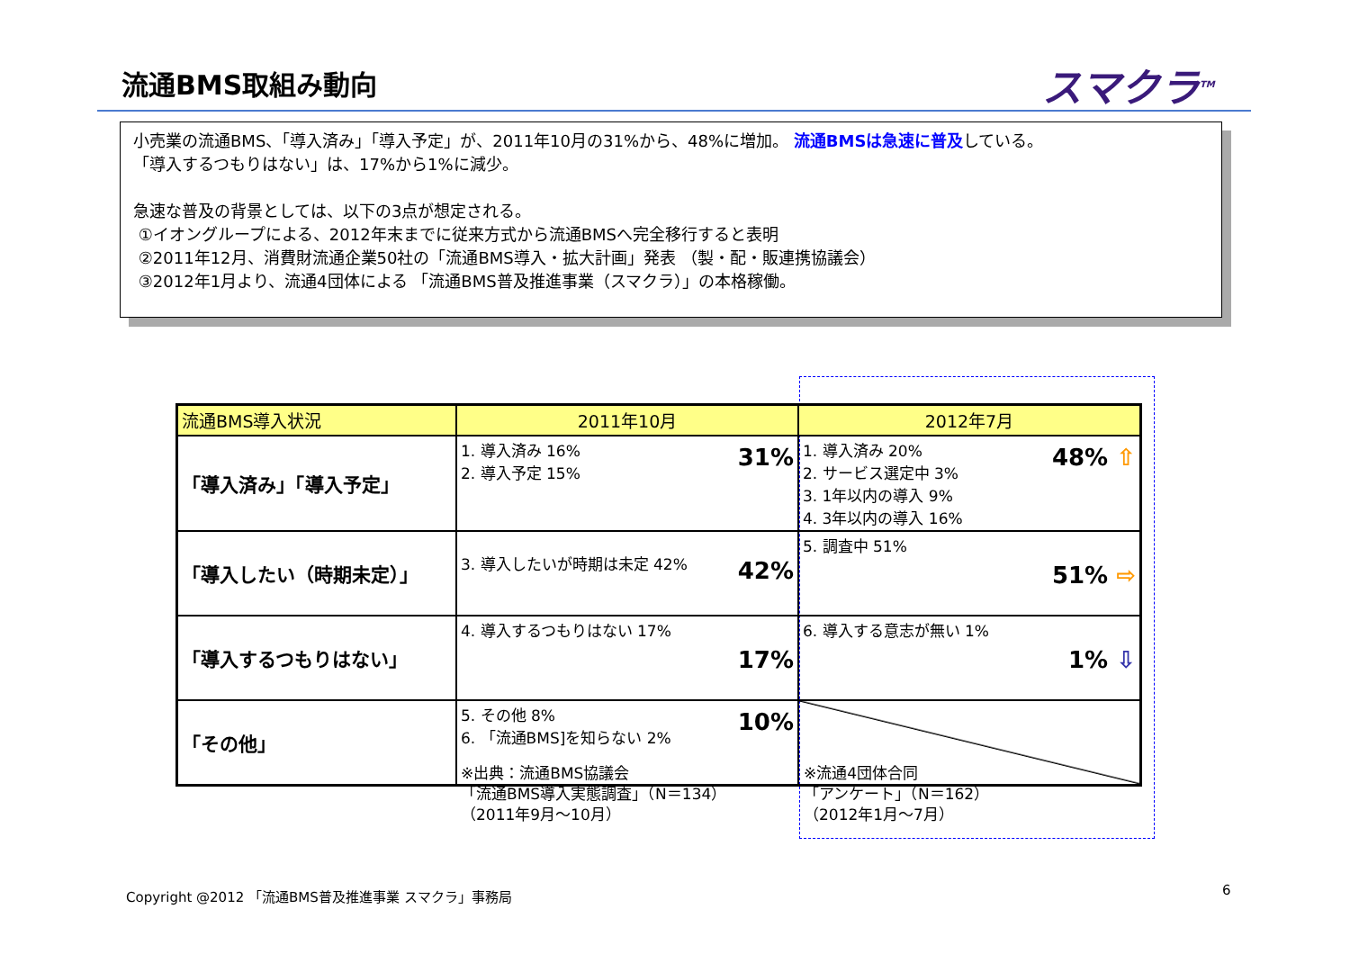流通BMS取組み動向 スマクラ<sup>TM</sup>
小売業の流通BMS、「導入済み」「導入予定」が、2011年10月の31%から、48%に増加。 流通BMSは急速に普及している。
「導入するつもりはない」は、17%から1%に減少。
急速な普及の背景としては、以下の3点が想定される。
①イオングループによる、2012年末までに従来方式から流通BMSへ完全移行すると表明
②2011年12月、消費財流通企業50社の「流通BMS導入・拡大計画」発表 （製・配・販連携協議会）
③2012年1月より、流通4団体による 「流通BMS普及推進事業（スマクラ）」の本格稼働。
| 流通BMS導入状況 | 2011年10月 | 2012年7月 |
| --- | --- | --- |
| 「導入済み」「導入予定」 | 31% 1. 導入済み 16% 2. 導入予定 15% | 48% ⇧ 1. 導入済み 20% 2. サービス選定中 3% 3. 1年以内の導入 9% 4. 3年以内の導入 16% |
| 「導入したい（時期未定）」 | 42% 3. 導入したいが時期は未定 42% | 5. 調査中 51% 51% ⇨ |
| 「導入するつもりはない」 | 4. 導入するつもりはない 17% 17% | 6. 導入する意志が無い 1% 1% ⇩ |
| 「その他」 | 10% 5. その他 8% 6. 「流通BMS]を知らない 2% | |
※出典：流通BMS協議会
「流通BMS導入実態調査」（N＝134）
（2011年9月～10月）
※流通4団体合同
「アンケート」（N＝162）
（2012年1月～7月）
Copyright @2012 「流通BMS普及推進事業 スマクラ」事務局
6